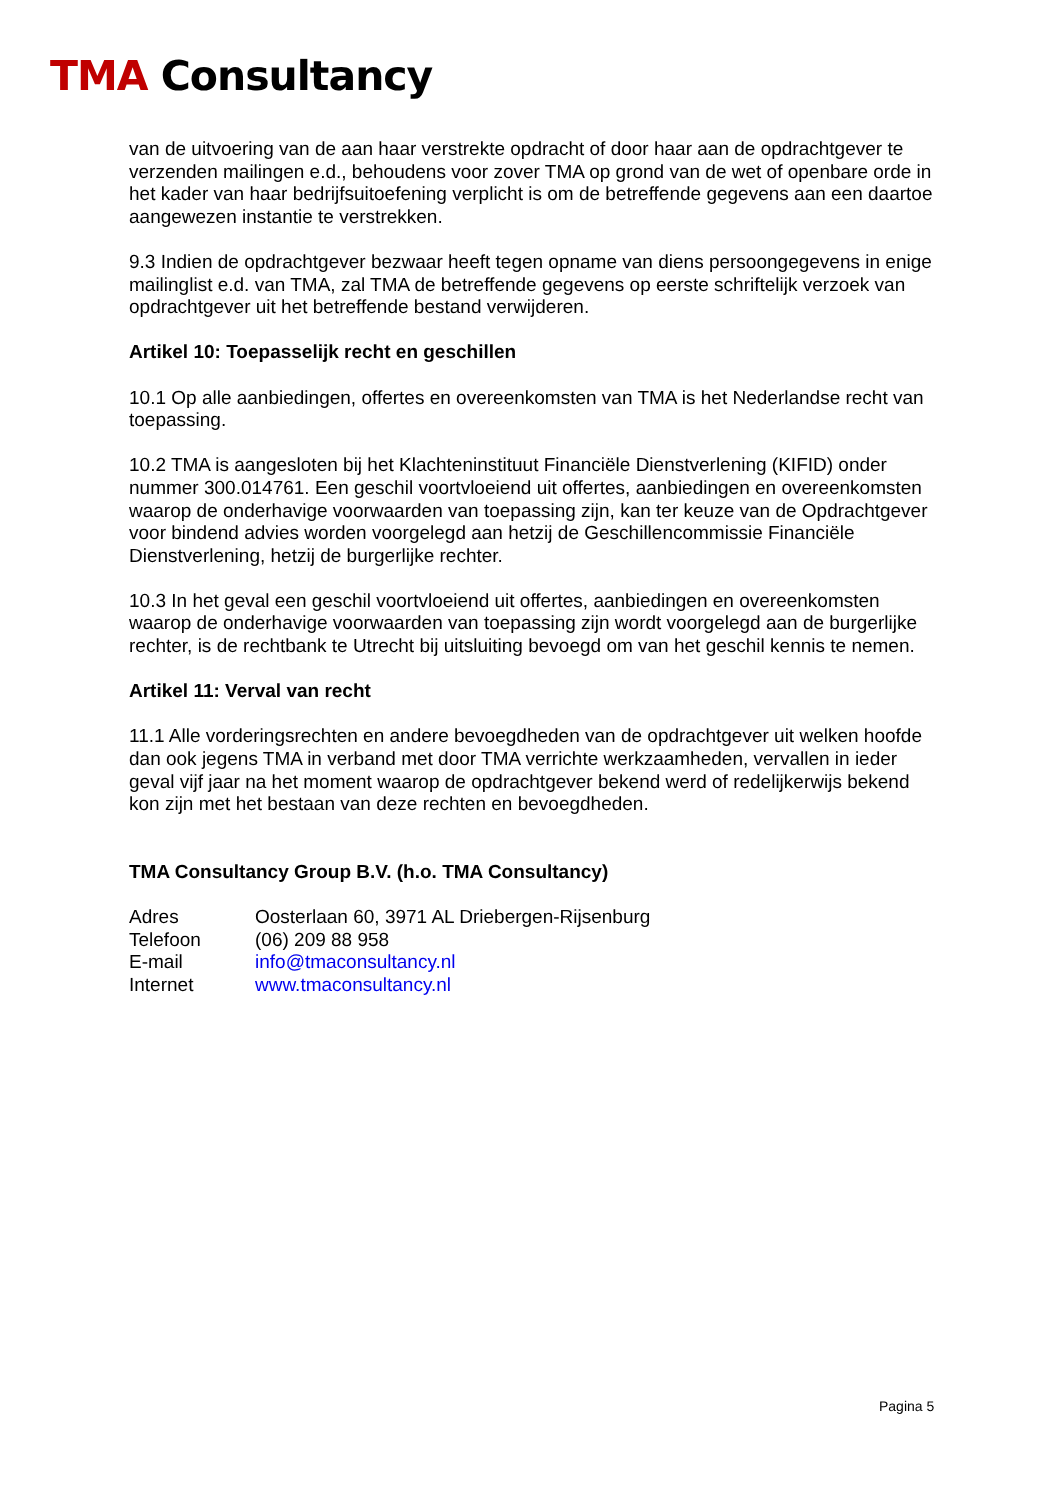TMA Consultancy
van de uitvoering van de aan haar verstrekte opdracht of door haar aan de opdrachtgever te verzenden mailingen e.d., behoudens voor zover TMA op grond van de wet of openbare orde in het kader van haar bedrijfsuitoefening verplicht is om de betreffende gegevens aan een daartoe aangewezen instantie te verstrekken.
9.3 Indien de opdrachtgever bezwaar heeft tegen opname van diens persoongegevens in enige mailinglist e.d. van TMA, zal TMA de betreffende gegevens op eerste schriftelijk verzoek van opdrachtgever uit het betreffende bestand verwijderen.
Artikel 10: Toepasselijk recht en geschillen
10.1 Op alle aanbiedingen, offertes en overeenkomsten van TMA is het Nederlandse recht van toepassing.
10.2 TMA is aangesloten bij het Klachteninstituut Financiële Dienstverlening (KIFID) onder nummer 300.014761. Een geschil voortvloeiend uit offertes, aanbiedingen en overeenkomsten waarop de onderhavige voorwaarden van toepassing zijn, kan ter keuze van de Opdrachtgever voor bindend advies worden voorgelegd aan hetzij de Geschillencommissie Financiële Dienstverlening, hetzij de burgerlijke rechter.
10.3 In het geval een geschil voortvloeiend uit offertes, aanbiedingen en overeenkomsten waarop de onderhavige voorwaarden van toepassing zijn wordt voorgelegd aan de burgerlijke rechter, is de rechtbank te Utrecht bij uitsluiting bevoegd om van het geschil kennis te nemen.
Artikel 11: Verval van recht
11.1 Alle vorderingsrechten en andere bevoegdheden van de opdrachtgever uit welken hoofde dan ook jegens TMA in verband met door TMA verrichte werkzaamheden, vervallen in ieder geval vijf jaar na het moment waarop de opdrachtgever bekend werd of redelijkerwijs bekend kon zijn met het bestaan van deze rechten en bevoegdheden.
TMA Consultancy Group B.V. (h.o. TMA Consultancy)
| Adres | Oosterlaan 60, 3971 AL Driebergen-Rijsenburg |
| Telefoon | (06) 209 88 958 |
| E-mail | info@tmaconsultancy.nl |
| Internet | www.tmaconsultancy.nl |
Pagina 5